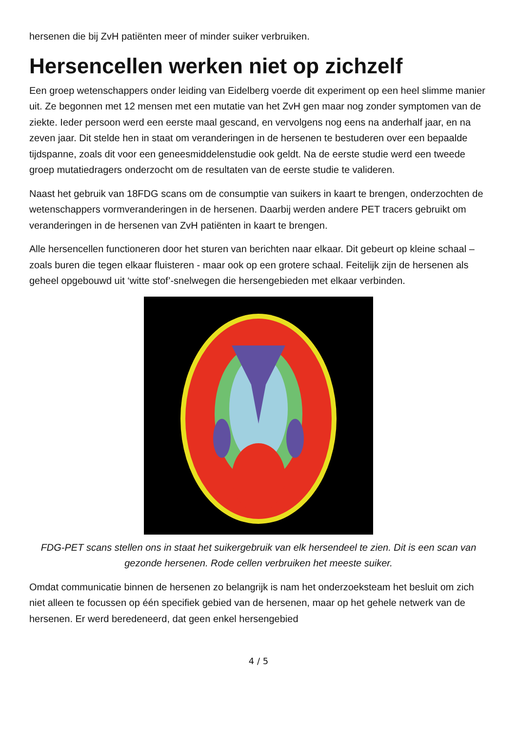hersenen die bij ZvH patiënten meer of minder suiker verbruiken.
Hersencellen werken niet op zichzelf
Een groep wetenschappers onder leiding van Eidelberg voerde dit experiment op een heel slimme manier uit. Ze begonnen met 12 mensen met een mutatie van het ZvH gen maar nog zonder symptomen van de ziekte. Ieder persoon werd een eerste maal gescand, en vervolgens nog eens na anderhalf jaar, en na zeven jaar. Dit stelde hen in staat om veranderingen in de hersenen te bestuderen over een bepaalde tijdspanne, zoals dit voor een geneesmiddelenstudie ook geldt. Na de eerste studie werd een tweede groep mutatiedragers onderzocht om de resultaten van de eerste studie te valideren.
Naast het gebruik van 18FDG scans om de consumptie van suikers in kaart te brengen, onderzochten de wetenschappers vormveranderingen in de hersenen. Daarbij werden andere PET tracers gebruikt om veranderingen in de hersenen van ZvH patiënten in kaart te brengen.
Alle hersencellen functioneren door het sturen van berichten naar elkaar. Dit gebeurt op kleine schaal – zoals buren die tegen elkaar fluisteren - maar ook op een grotere schaal. Feitelijk zijn de hersenen als geheel opgebouwd uit ‘witte stof’-snelwegen die hersengebieden met elkaar verbinden.
FDG-PET scans stellen ons in staat het suikergebruik van elk hersendeel te zien. Dit is een scan van gezonde hersenen. Rode cellen verbruiken het meeste suiker.
Omdat communicatie binnen de hersenen zo belangrijk is nam het onderzoeksteam het besluit om zich niet alleen te focussen op één specifiek gebied van de hersenen, maar op het gehele netwerk van de hersenen. Er werd beredeneerd, dat geen enkel hersengebied
4 / 5